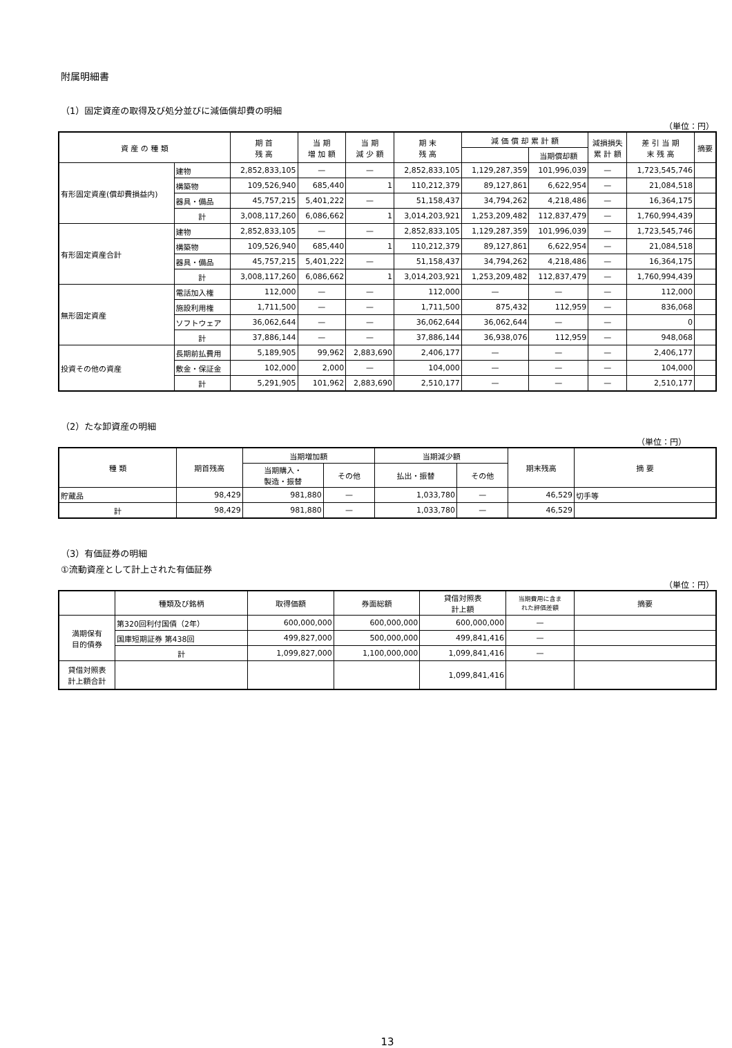附属明細書
（1）固定資産の取得及び処分並びに減価償却費の明細
（単位：円）
| 資 産 の 種 類 | | 期 首 残 高 | 当 期 増 加 額 | 当 期 減 少 額 | 期 末 残 高 | 減 価 償 却 累 計 額 | | 減損損失 累 計 額 | 差 引 当 期 末 残 高 | 摘要 |
| --- | --- | --- | --- | --- | --- | --- | --- | --- | --- | --- |
| | | | | | | | 当期償却額 | | | |
| 有形固定資産(償却費損益内) | 建物 | 2,852,833,105 | — | — | 2,852,833,105 | 1,129,287,359 | 101,996,039 | — | 1,723,545,746 | |
| | 構築物 | 109,526,940 | 685,440 | 1 | 110,212,379 | 89,127,861 | 6,622,954 | — | 21,084,518 | |
| | 器具・備品 | 45,757,215 | 5,401,222 | — | 51,158,437 | 34,794,262 | 4,218,486 | — | 16,364,175 | |
| | 計 | 3,008,117,260 | 6,086,662 | 1 | 3,014,203,921 | 1,253,209,482 | 112,837,479 | — | 1,760,994,439 | |
| 有形固定資産合計 | 建物 | 2,852,833,105 | — | — | 2,852,833,105 | 1,129,287,359 | 101,996,039 | — | 1,723,545,746 | |
| | 構築物 | 109,526,940 | 685,440 | 1 | 110,212,379 | 89,127,861 | 6,622,954 | — | 21,084,518 | |
| | 器具・備品 | 45,757,215 | 5,401,222 | — | 51,158,437 | 34,794,262 | 4,218,486 | — | 16,364,175 | |
| | 計 | 3,008,117,260 | 6,086,662 | 1 | 3,014,203,921 | 1,253,209,482 | 112,837,479 | — | 1,760,994,439 | |
| 無形固定資産 | 電話加入権 | 112,000 | — | — | 112,000 | — | — | — | 112,000 | |
| | 施設利用権 | 1,711,500 | — | — | 1,711,500 | 875,432 | 112,959 | — | 836,068 | |
| | ソフトウェア | 36,062,644 | — | — | 36,062,644 | 36,062,644 | — | — | 0 | |
| | 計 | 37,886,144 | — | — | 37,886,144 | 36,938,076 | 112,959 | — | 948,068 | |
| 投資その他の資産 | 長期前払費用 | 5,189,905 | 99,962 | 2,883,690 | 2,406,177 | — | — | — | 2,406,177 | |
| | 敷金・保証金 | 102,000 | 2,000 | — | 104,000 | — | — | — | 104,000 | |
| | 計 | 5,291,905 | 101,962 | 2,883,690 | 2,510,177 | — | — | — | 2,510,177 | |
（2）たな卸資産の明細
（単位：円）
| 種 類 | 期首残高 | 当期増加額 | | 当期減少額 | | 期末残高 | 摘 要 |
| --- | --- | --- | --- | --- | --- | --- | --- |
| | | 当期購入・ 製造・振替 | その他 | 払出・振替 | その他 | | |
| 貯蔵品 | 98,429 | 981,880 | — | 1,033,780 | — | 46,529 | 切手等 |
| 計 | 98,429 | 981,880 | — | 1,033,780 | — | 46,529 | |
（3）有価証券の明細
①流動資産として計上された有価証券
（単位：円）
| | 種類及び銘柄 | 取得価額 | 券面総額 | 貸借対照表 計上額 | 当期費用に含ま れた評価差額 | 摘要 |
| --- | --- | --- | --- | --- | --- | --- |
| 満期保有 目的債券 | 第320回利付国債（2年） | 600,000,000 | 600,000,000 | 600,000,000 | — | |
| | 国庫短期証券 第438回 | 499,827,000 | 500,000,000 | 499,841,416 | — | |
| | 計 | 1,099,827,000 | 1,100,000,000 | 1,099,841,416 | — | |
| 貸借対照表 計上額合計 | | | | 1,099,841,416 | | |
13